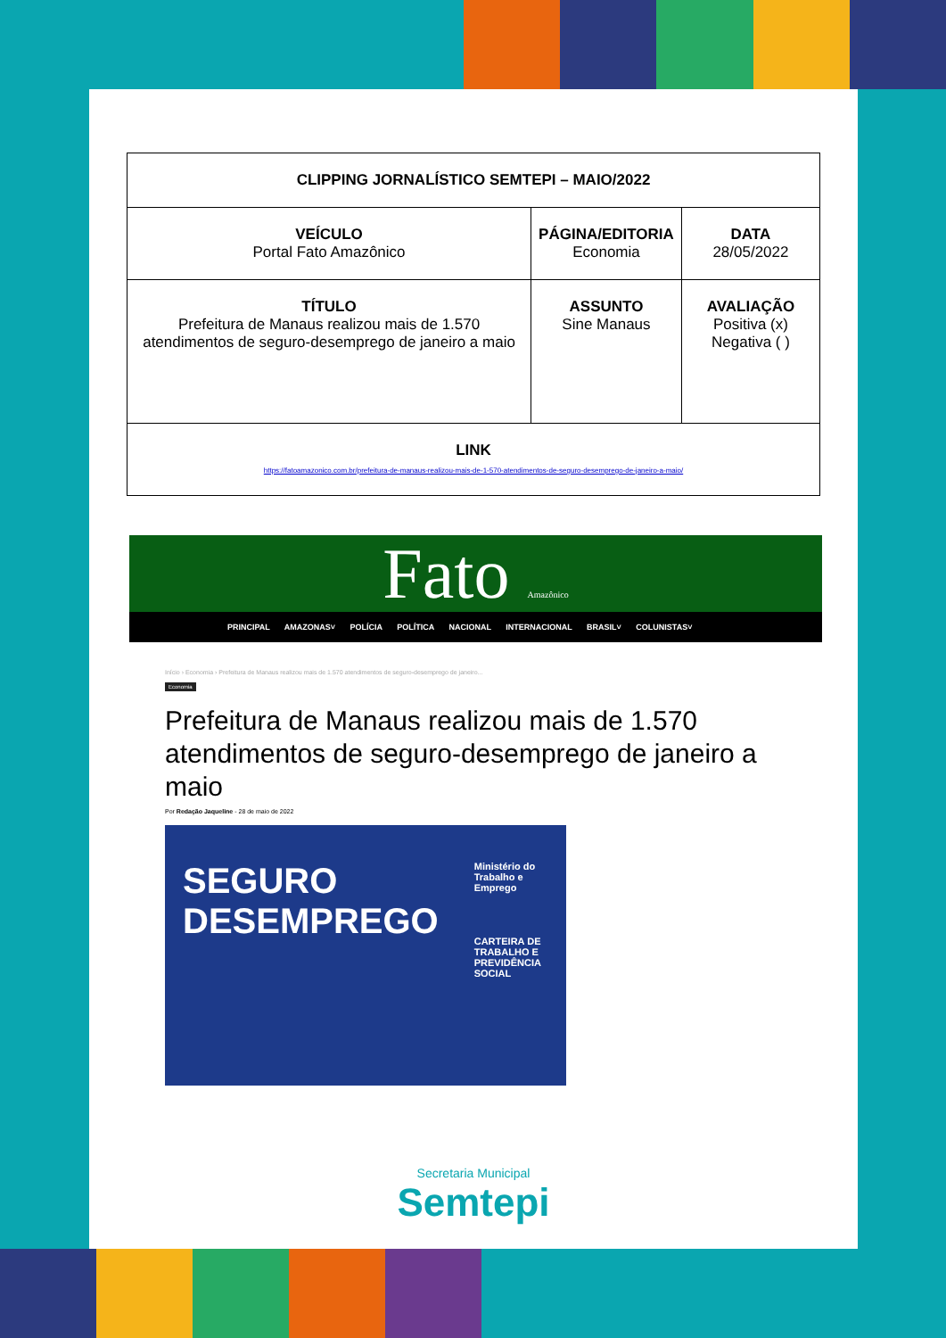| CLIPPING JORNALÍSTICO SEMTEPI – MAIO/2022 | | |
| VEÍCULO Portal Fato Amazônico | PÁGINA/EDITORIA Economia | DATA 28/05/2022 |
| TÍTULO Prefeitura de Manaus realizou mais de 1.570 atendimentos de seguro-desemprego de janeiro a maio | ASSUNTO Sine Manaus | AVALIAÇÃO Positiva (x) Negativa ( ) |
| LINK https://fatoamazonico.com.br/prefeitura-de-manaus-realizou-mais-de-1-570-atendimentos-de-seguro-desemprego-de-janeiro-a-maio/ | | |
Fato Amazônico
PRINCIPAL AMAZONAS˅ POLÍCIA POLÍTICA NACIONAL INTERNACIONAL BRASIL˅ COLUNISTAS˅
Início › Economia › Prefeitura de Manaus realizou mais de 1.570 atendimentos de seguro-desemprego de janeiro...
Economia
Prefeitura de Manaus realizou mais de 1.570 atendimentos de seguro-desemprego de janeiro a maio
Por Redação Jaqueline - 28 de maio de 2022
SEGURO
DESEMPREGO
Ministério do Trabalho e Emprego
CARTEIRA DE TRABALHO E PREVIDÊNCIA SOCIAL
Secretaria Municipal
Semtepi